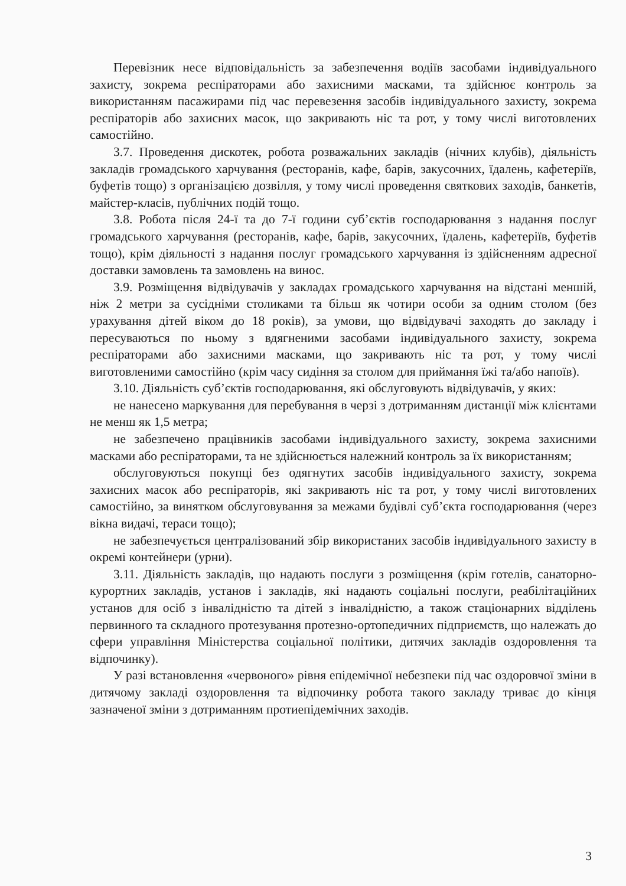Перевізник несе відповідальність за забезпечення водіїв засобами індивідуального захисту, зокрема респіраторами або захисними масками, та здійснює контроль за використанням пасажирами під час перевезення засобів індивідуального захисту, зокрема респіраторів або захисних масок, що закривають ніс та рот, у тому числі виготовлених самостійно.
3.7. Проведення дискотек, робота розважальних закладів (нічних клубів), діяльність закладів громадського харчування (ресторанів, кафе, барів, закусочних, їдалень, кафетеріїв, буфетів тощо) з організацією дозвілля, у тому числі проведення святкових заходів, банкетів, майстер-класів, публічних подій тощо.
3.8. Робота після 24-ї та до 7-ї години суб’єктів господарювання з надання послуг громадського харчування (ресторанів, кафе, барів, закусочних, їдалень, кафетеріїв, буфетів тощо), крім діяльності з надання послуг громадського харчування із здійсненням адресної доставки замовлень та замовлень на винос.
3.9. Розміщення відвідувачів у закладах громадського харчування на відстані меншій, ніж 2 метри за сусідніми столиками та більш як чотири особи за одним столом (без урахування дітей віком до 18 років), за умови, що відвідувачі заходять до закладу і пересуваються по ньому з вдягненими засобами індивідуального захисту, зокрема респіраторами або захисними масками, що закривають ніс та рот, у тому числі виготовленими самостійно (крім часу сидіння за столом для приймання їжі та/або напоїв).
3.10. Діяльність суб’єктів господарювання, які обслуговують відвідувачів, у яких:
не нанесено маркування для перебування в черзі з дотриманням дистанції між клієнтами не менш як 1,5 метра;
не забезпечено працівників засобами індивідуального захисту, зокрема захисними масками або респіраторами, та не здійснюється належний контроль за їх використанням;
обслуговуються покупці без одягнутих засобів індивідуального захисту, зокрема захисних масок або респіраторів, які закривають ніс та рот, у тому числі виготовлених самостійно, за винятком обслуговування за межами будівлі суб’єкта господарювання (через вікна видачі, тераси тощо);
не забезпечується централізований збір використаних засобів індивідуального захисту в окремі контейнери (урни).
3.11. Діяльність закладів, що надають послуги з розміщення (крім готелів, санаторно-курортних закладів, установ і закладів, які надають соціальні послуги, реабілітаційних установ для осіб з інвалідністю та дітей з інвалідністю, а також стаціонарних відділень первинного та складного протезування протезно-ортопедичних підприємств, що належать до сфери управління Міністерства соціальної політики, дитячих закладів оздоровлення та відпочинку).
У разі встановлення «червоного» рівня епідемічної небезпеки під час оздоровчої зміни в дитячому закладі оздоровлення та відпочинку робота такого закладу триває до кінця зазначеної зміни з дотриманням протиепідемічних заходів.
3